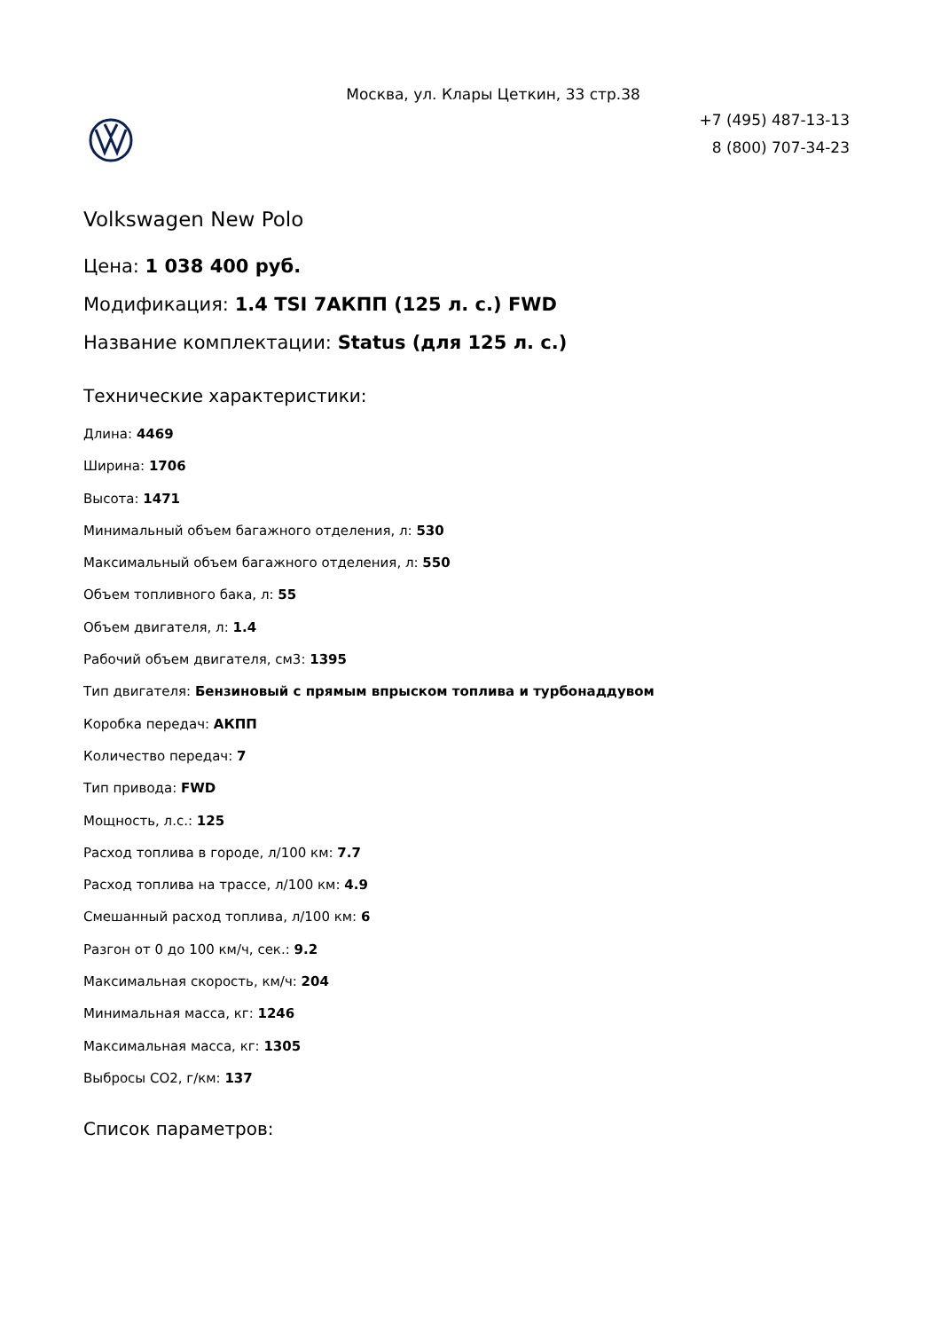Москва, ул. Клары Цеткин, 33 стр.38
+7 (495) 487-13-13
8 (800) 707-34-23
Volkswagen New Polo
Цена: 1 038 400 руб.
Модификация: 1.4 TSI 7АКПП (125 л. с.) FWD
Название комплектации: Status (для 125 л. с.)
Технические характеристики:
Длина: 4469
Ширина: 1706
Высота: 1471
Минимальный объем багажного отделения, л: 530
Максимальный объем багажного отделения, л: 550
Объем топливного бака, л: 55
Объем двигателя, л: 1.4
Рабочий объем двигателя, см3: 1395
Тип двигателя: Бензиновый с прямым впрыском топлива и турбонаддувом
Коробка передач: АКПП
Количество передач: 7
Тип привода: FWD
Мощность, л.с.: 125
Расход топлива в городе, л/100 км: 7.7
Расход топлива на трассе, л/100 км: 4.9
Смешанный расход топлива, л/100 км: 6
Разгон от 0 до 100 км/ч, сек.: 9.2
Максимальная скорость, км/ч: 204
Минимальная масса, кг: 1246
Максимальная масса, кг: 1305
Выбросы CO2, г/км: 137
Список параметров: